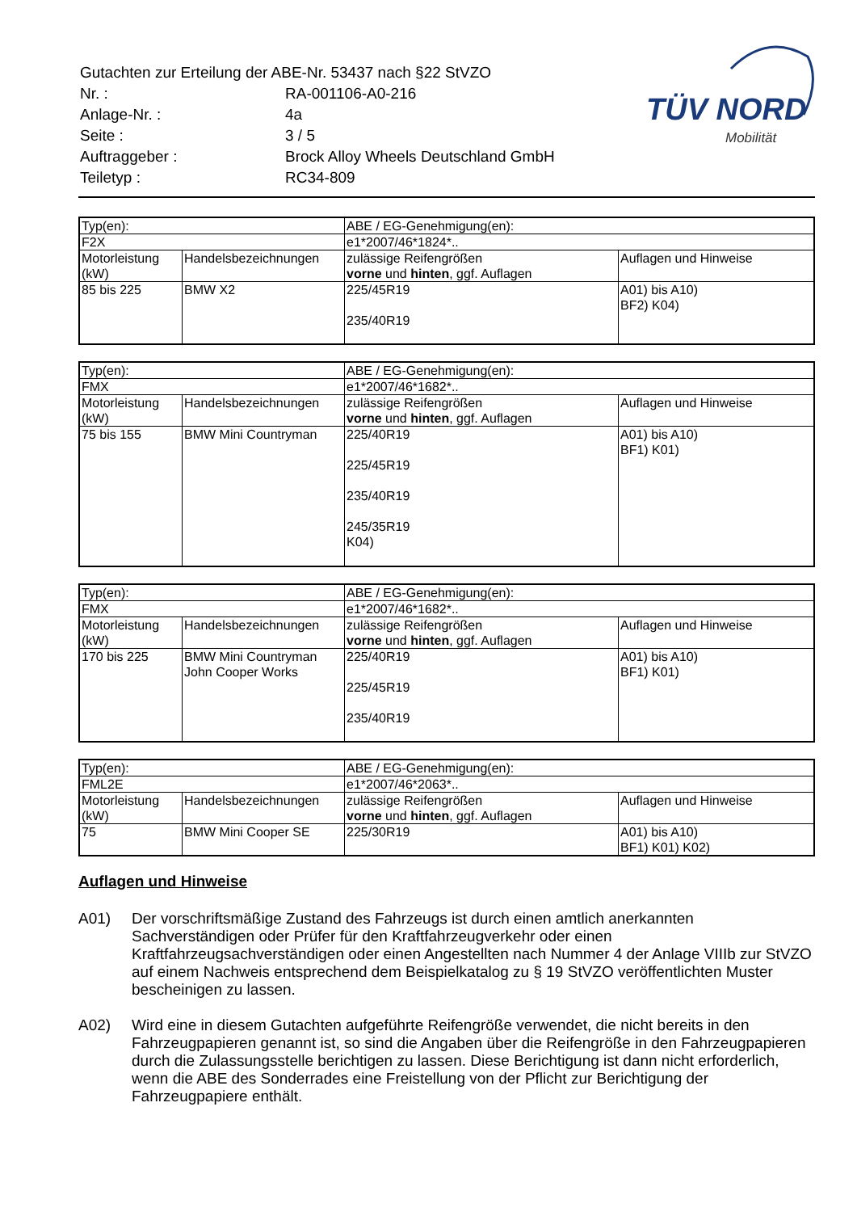| Gutachten zur Erteilung der ABE-Nr. 53437 nach §22 StVZO | |
| Nr. : | RA-001106-A0-216 |
| Anlage-Nr. : | 4a |
| Seite : | 3 / 5 |
| Auftraggeber : | Brock Alloy Wheels Deutschland GmbH |
| Teiletyp : | RC34-809 |
TÜV NORD
Mobilität
| Typ(en): | | ABE / EG-Genehmigung(en): | |
| F2X | | e1*2007/46*1824*.. | |
| Motorleistung (kW) | Handelsbezeichnungen | zulässige Reifengrößen vorne und hinten , ggf. Auflagen | Auflagen und Hinweise |
| 85 bis 225 | BMW X2 | 225/45R19 235/40R19 | A01) bis A10) BF2) K04) |
| Typ(en): | | ABE / EG-Genehmigung(en): | |
| FMX | | e1*2007/46*1682*.. | |
| Motorleistung (kW) | Handelsbezeichnungen | zulässige Reifengrößen vorne und hinten , ggf. Auflagen | Auflagen und Hinweise |
| 75 bis 155 | BMW Mini Countryman | 225/40R19 225/45R19 235/40R19 245/35R19 K04) | A01) bis A10) BF1) K01) |
| Typ(en): | | ABE / EG-Genehmigung(en): | |
| FMX | | e1*2007/46*1682*.. | |
| Motorleistung (kW) | Handelsbezeichnungen | zulässige Reifengrößen vorne und hinten , ggf. Auflagen | Auflagen und Hinweise |
| 170 bis 225 | BMW Mini Countryman John Cooper Works | 225/40R19 225/45R19 235/40R19 | A01) bis A10) BF1) K01) |
| Typ(en): | | ABE / EG-Genehmigung(en): | |
| FML2E | | e1*2007/46*2063*.. | |
| Motorleistung (kW) | Handelsbezeichnungen | zulässige Reifengrößen vorne und hinten , ggf. Auflagen | Auflagen und Hinweise |
| 75 | BMW Mini Cooper SE | 225/30R19 | A01) bis A10) BF1) K01) K02) |
Auflagen und Hinweise
A01) Der vorschriftsmäßige Zustand des Fahrzeugs ist durch einen amtlich anerkannten Sachverständigen oder Prüfer für den Kraftfahrzeugverkehr oder einen Kraftfahrzeugsachverständigen oder einen Angestellten nach Nummer 4 der Anlage VIIIb zur StVZO auf einem Nachweis entsprechend dem Beispielkatalog zu § 19 StVZO veröffentlichten Muster bescheinigen zu lassen.
A02) Wird eine in diesem Gutachten aufgeführte Reifengröße verwendet, die nicht bereits in den Fahrzeugpapieren genannt ist, so sind die Angaben über die Reifengröße in den Fahrzeugpapieren durch die Zulassungsstelle berichtigen zu lassen. Diese Berichtigung ist dann nicht erforderlich, wenn die ABE des Sonderrades eine Freistellung von der Pflicht zur Berichtigung der Fahrzeugpapiere enthält.